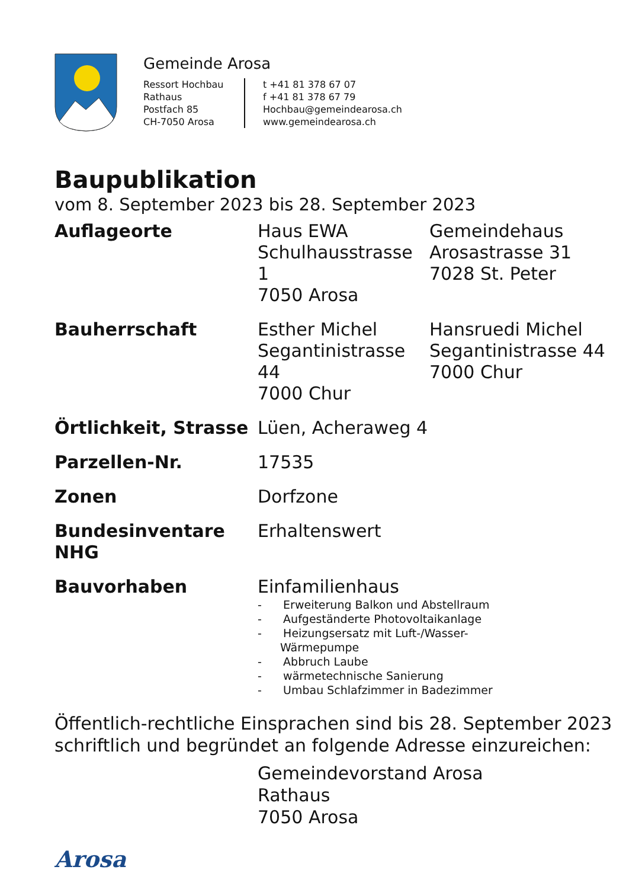Gemeinde Arosa
Ressort Hochbau
Rathaus
Postfach 85
CH-7050 Arosa
t +41 81 378 67 07
f +41 81 378 67 79
Hochbau@gemeindearosa.ch
www.gemeindearosa.ch
Baupublikation
vom 8. September 2023 bis 28. September 2023
| Auflageorte | Haus EWA Schulhausstrasse 1 7050 Arosa | Gemeindehaus Arosastrasse 31 7028 St. Peter |
| Bauherrschaft | Esther Michel Segantinistrasse 44 7000 Chur | Hansruedi Michel Segantinistrasse 44 7000 Chur |
| Örtlichkeit, Strasse | Lüen, Acheraweg 4 | |
| Parzellen-Nr. | 17535 | |
| Zonen | Dorfzone | |
| Bundesinventare NHG | Erhaltenswert | |
| Bauvorhaben | Einfamilienhaus - Erweiterung Balkon und Abstellraum - Aufgeständerte Photovoltaikanlage - Heizungsersatz mit Luft-/Wasser- Wärmepumpe - Abbruch Laube - wärmetechnische Sanierung - Umbau Schlafzimmer in Badezimmer | |
Öffentlich-rechtliche Einsprachen sind bis 28. September 2023
schriftlich und begründet an folgende Adresse einzureichen:
Gemeindevorstand Arosa
Rathaus
7050 Arosa
Arosa